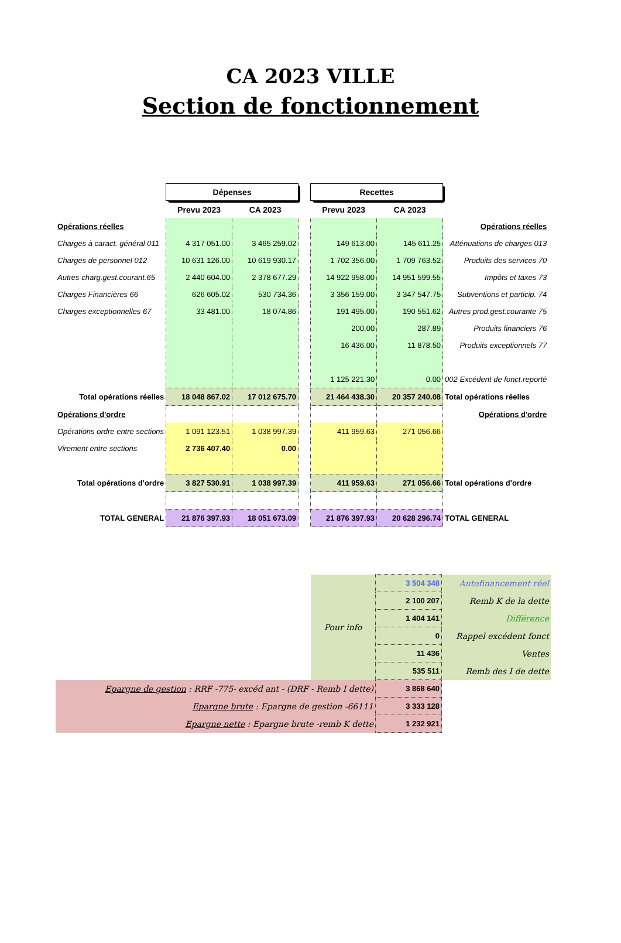CA 2023 VILLE
Section de fonctionnement
| | Dépenses | | | Recettes | | |
| | Prevu 2023 | CA 2023 | | Prevu 2023 | CA 2023 | |
| Opérations réelles | | | | | | Opérations réelles |
| Charges à caract. général 011 | 4 317 051.00 | 3 465 259.02 | | 149 613.00 | 145 611.25 | Atténuations de charges 013 |
| Charges de personnel 012 | 10 631 126.00 | 10 619 930.17 | | 1 702 356.00 | 1 709 763.52 | Produits des services 70 |
| Autres charg.gest.courant.65 | 2 440 604.00 | 2 378 677.29 | | 14 922 958.00 | 14 951 599.55 | Impôts et taxes 73 |
| Charges Financières 66 | 626 605.02 | 530 734.36 | | 3 356 159.00 | 3 347 547.75 | Subventions et particip. 74 |
| Charges exceptionnelles 67 | 33 481.00 | 18 074.86 | | 191 495.00 | 190 551.62 | Autres prod.gest.courante 75 |
| | | | | 200.00 | 287.89 | Produits financiers 76 |
| | | | | 16 436.00 | 11 878.50 | Produits exceptionnels 77 |
| | | | | 1 125 221.30 | 0.00 | 002 Excédent de fonct.reporté |
| Total opérations réelles | 18 048 867.02 | 17 012 675.70 | | 21 464 438.30 | 20 357 240.08 | Total opérations réelles |
| Opérations d'ordre | | | | | | Opérations d'ordre |
| Opérations ordre entre sections | 1 091 123.51 | 1 038 997.39 | | 411 959.63 | 271 056.66 | |
| Virement entre sections | 2 736 407.40 | 0.00 | | | | |
| Total opérations d'ordre | 3 827 530.91 | 1 038 997.39 | | 411 959.63 | 271 056.66 | Total opérations d'ordre |
| TOTAL GENERAL | 21 876 397.93 | 18 051 673.09 | | 21 876 397.93 | 20 628 296.74 | TOTAL GENERAL |
| | Pour info | 3 504 348 | Autofinancement réel |
| | | 2 100 207 | Remb K de la dette |
| | | 1 404 141 | Différence |
| | | 0 | Rappel excédent fonct |
| | | 11 436 | Ventes |
| | | 535 511 | Remb des I de dette |
| Epargne de gestion : RRF -775- excéd ant - (DRF - Remb I dette) | | 3 868 640 | |
| Epargne brute : Epargne de gestion -66111 | | 3 333 128 | |
| Epargne nette : Epargne brute -remb K dette | | 1 232 921 | |